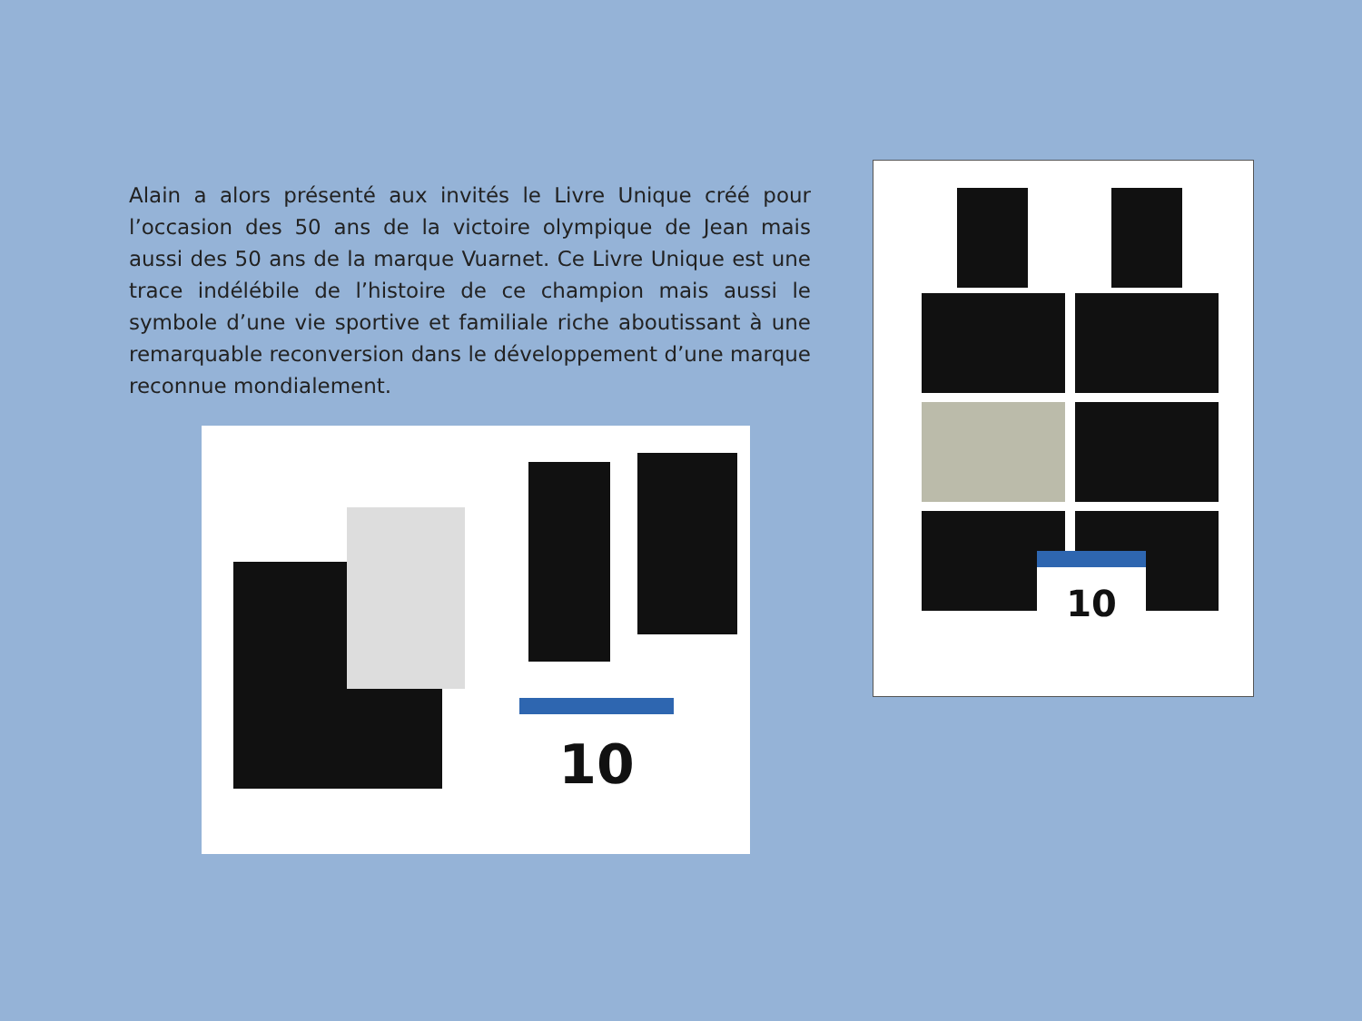Alain a alors présenté aux invités le Livre Unique créé pour l’occasion des 50 ans de la victoire olympique de Jean mais aussi des 50 ans de la marque Vuarnet. Ce Livre Unique est une trace indélébile de l’histoire de ce champion mais aussi le symbole d’une vie sportive et familiale riche aboutissant à une remarquable reconversion dans le développement d’une marque reconnue mondialement.
10
10